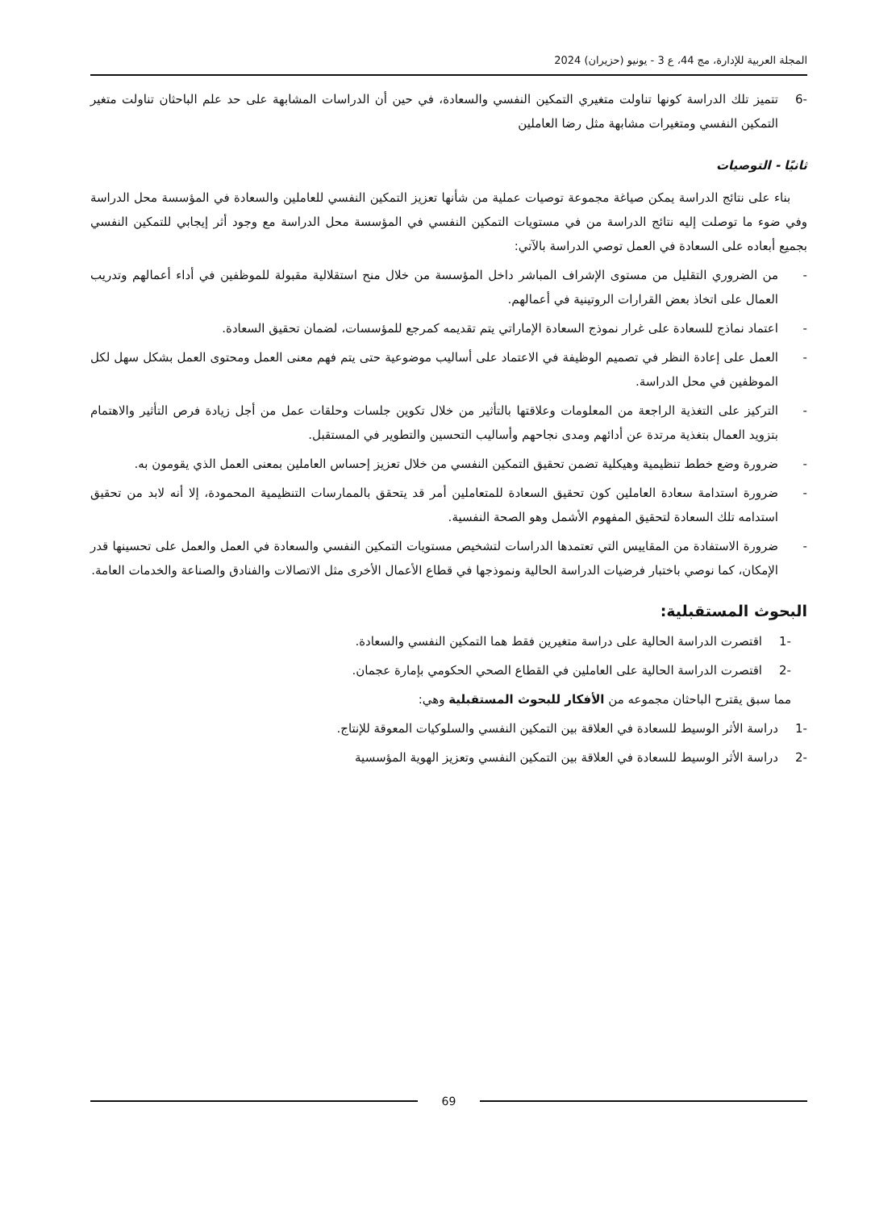المجلة العربية للإدارة، مج 44، ع 3 - يونيو (حزيران) 2024
-6 تتميز تلك الدراسة كونها تناولت متغيري التمكين النفسي والسعادة، في حين أن الدراسات المشابهة على حد علم الباحثان تناولت متغير التمكين النفسي ومتغيرات مشابهة مثل رضا العاملين
ثانيًا - التوصيات
بناء على نتائج الدراسة يمكن صياغة مجموعة توصيات عملية من شأنها تعزيز التمكين النفسي للعاملين والسعادة في المؤسسة محل الدراسة وفي ضوء ما توصلت إليه نتائج الدراسة من في مستويات التمكين النفسي في المؤسسة محل الدراسة مع وجود أثر إيجابي للتمكين النفسي بجميع أبعاده على السعادة في العمل توصي الدراسة بالآتي:
- من الضروري التقليل من مستوى الإشراف المباشر داخل المؤسسة من خلال منح استقلالية مقبولة للموظفين في أداء أعمالهم وتدريب العمال على اتخاذ بعض القرارات الروتينية في أعمالهم.
- اعتماد نماذج للسعادة على غرار نموذج السعادة الإماراتي يتم تقديمه كمرجع للمؤسسات، لضمان تحقيق السعادة.
- العمل على إعادة النظر في تصميم الوظيفة في الاعتماد على أساليب موضوعية حتى يتم فهم معنى العمل ومحتوى العمل بشكل سهل لكل الموظفين في محل الدراسة.
- التركيز على التغذية الراجعة من المعلومات وعلاقتها بالتأثير من خلال تكوين جلسات وحلقات عمل من أجل زيادة فرص التأثير والاهتمام بتزويد العمال بتغذية مرتدة عن أدائهم ومدى نجاحهم وأساليب التحسين والتطوير في المستقبل.
- ضرورة وضع خطط تنظيمية وهيكلية تضمن تحقيق التمكين النفسي من خلال تعزيز إحساس العاملين بمعنى العمل الذي يقومون به.
- ضرورة استدامة سعادة العاملين كون تحقيق السعادة للمتعاملين أمر قد يتحقق بالممارسات التنظيمية المحمودة، إلا أنه لابد من تحقيق استدامه تلك السعادة لتحقيق المفهوم الأشمل وهو الصحة النفسية.
- ضرورة الاستفادة من المقاييس التي تعتمدها الدراسات لتشخيص مستويات التمكين النفسي والسعادة في العمل والعمل على تحسينها قدر الإمكان، كما نوصي باختبار فرضيات الدراسة الحالية ونموذجها في قطاع الأعمال الأخرى مثل الاتصالات والفنادق والصناعة والخدمات العامة.
البحوث المستقبلية:
-1 اقتصرت الدراسة الحالية على دراسة متغيرين فقط هما التمكين النفسي والسعادة.
-2 اقتصرت الدراسة الحالية على العاملين في القطاع الصحي الحكومي بإمارة عجمان.
مما سبق يقترح الباحثان مجموعه من الأفكار للبحوث المستقبلية وهي:
-1 دراسة الأثر الوسيط للسعادة في العلاقة بين التمكين النفسي والسلوكيات المعوقة للإنتاج.
-2 دراسة الأثر الوسيط للسعادة في العلاقة بين التمكين النفسي وتعزيز الهوية المؤسسية
69